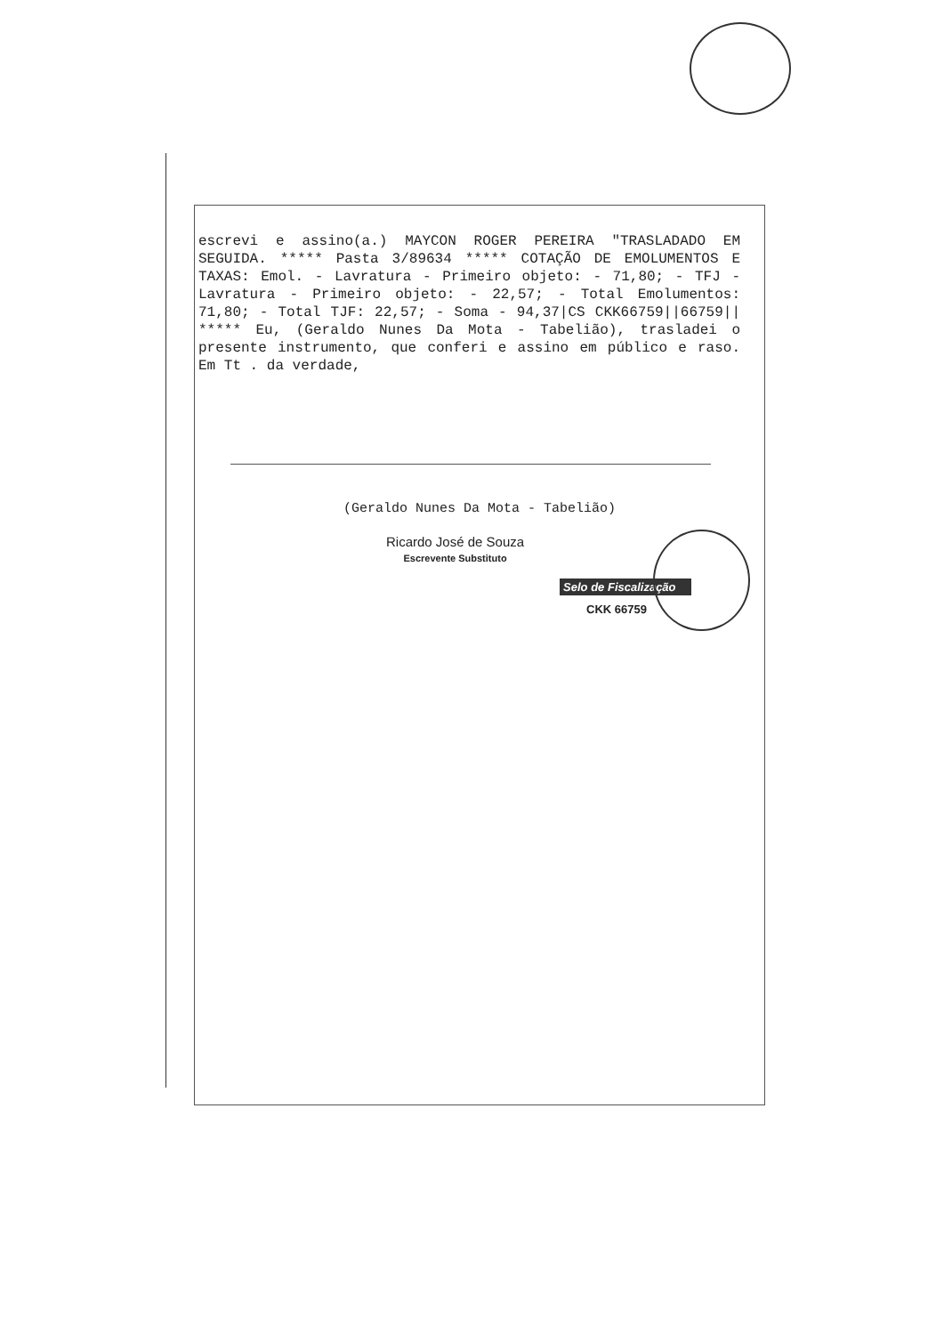escrevi e assino(a.) MAYCON ROGER PEREIRA "TRASLADADO EM SEGUIDA. ***** Pasta 3/89634 ***** COTAÇÃO DE EMOLUMENTOS E TAXAS: Emol. - Lavratura - Primeiro objeto: - 71,80; - TFJ - Lavratura - Primeiro objeto: - 22,57; - Total Emolumentos: 71,80; - Total TJF: 22,57; - Soma - 94,37|CS CKK66759||66759|| ***** Eu, (Geraldo Nunes Da Mota - Tabelião), trasladei o presente instrumento, que conferi e assino em público e raso. Em Tt . da verdade,
(Geraldo Nunes Da Mota - Tabelião)
Ricardo José de Souza
Escrevente Substituto
Selo de Fiscalização
CKK 66759